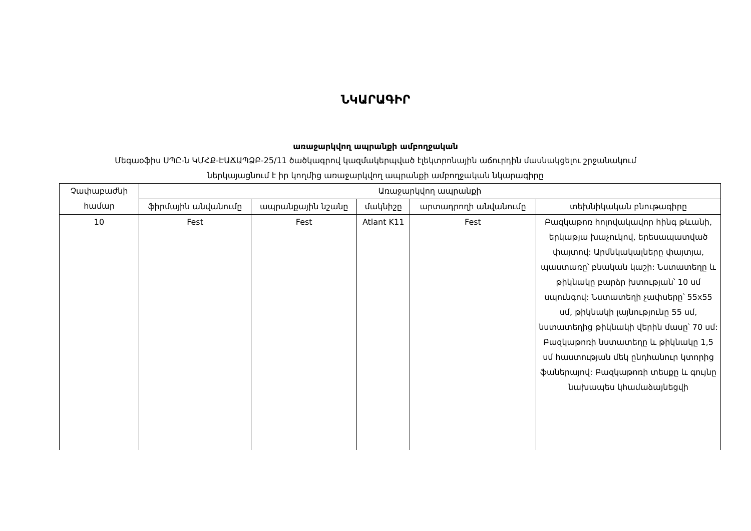ՆԿԱՐԱԳԻՐ
առաջարկվող ապրանքի ամբողջական
Մեգաօֆիս ՍՊԸ-ն ԿՄՀՔ-ԷԱՃԱՊՁԲ-25/11 ծածկագրով կազմակերպված էլեկտրոնային աճուրդին մասնակցելու շրջանակում
ներկայացնում է իր կողմից առաջարկվող ապրանքի ամբողջական նկարագիրը
| Չափաբաժնի համար | Առաջարկվող ապրանքի | | | | |
| --- | --- | --- | --- | --- | --- |
| | ֆիրմային անվանումը | ապրանքային նշանը | մակնիշը | արտադրողի անվանումը | տեխնիկական բնութագիրը |
| 10 | Fest | Fest | Atlant K11 | Fest | Բազկաթոռ հոլովակավոր հինգ թևանի, երկաթյա խաչուկով, երեսապատված փայտով: Արմնկակալները փայտյա, պաստառը՝ բնական կաշի: Նստատեղը և թիկնակը բարձր խտության՝ 10 սմ սպունգով: Նստատեղի չափսերը՝ 55x55 սմ, թիկնակի լայնությունը 55 սմ, նստատեղից թիկնակի վերին մասը՝ 70 սմ: Բազկաթոռի նստատեղը և թիկնակը 1,5 սմ հաստության մեկ ընդհանուր կտորից ֆաներայով: Բազկաթոռի տեսքը և գույնը նախապես կհամաձայնեցվի |